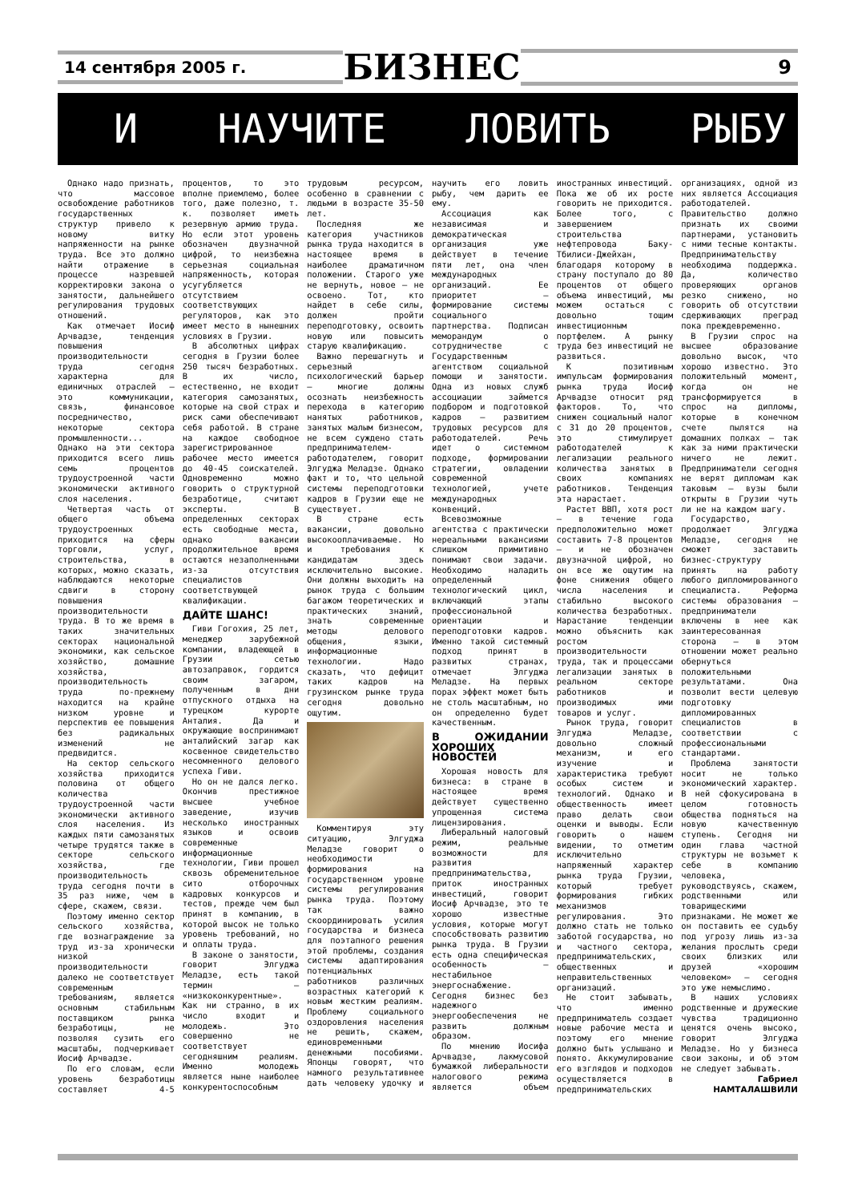14 сентября 2005 г.
БИЗНЕС
9
И НАУЧИТЕ ЛОВИТЬ РЫБУ
Однако надо признать, что массовое освобождение работников государственных структур привело к новому витку напряженности на рынке труда. Все это должно найти отражение в процессе назревшей корректировки закона о занятости, дальнейшего регулирования трудовых отношений.
Как отмечает Иосиф Арчвадзе, тенденция повышения производительности труда сегодня характерна для единичных отраслей – это коммуникации, связь, финансовое посредничество, некоторые сектора промышленности... Однако на эти сектора приходится всего лишь семь процентов трудоустроенной части экономически активного слоя населения.
Четвертая часть от общего объема трудоустроенных приходится на сферы торговли, услуг, строительства, в которых, можно сказать, наблюдаются некоторые сдвиги в сторону повышения производительности труда. В то же время в таких значительных секторах национальной экономики, как сельское хозяйство, домашние хозяйства, производительность труда по-прежнему находится на крайне низком уровне и перспектив ее повышения без радикальных изменений не предвидится.
На сектор сельского хозяйства приходится половина от общего количества трудоустроенной части экономически активного слоя населения. Из каждых пяти самозанятых четыре трудятся также в секторе сельского хозяйства, где производительность труда сегодня почти в 35 раз ниже, чем в сфере, скажем, связи.
Поэтому именно сектор сельского хозяйства, где вознаграждение за труд из-за хронически низкой производительности далеко не соответствует современным требованиям, является основным стабильным поставщиком рынка безработицы, не позволяя сузить его масштабы, подчеркивает Иосиф Арчвадзе.
По его словам, если уровень безработицы составляет 4-5 процентов, то это вполне приемлемо, более того, даже полезно, т. к. позволяет иметь резервную армию труда. Но если этот уровень обозначен двузначной цифрой, то неизбежна серьезная социальная напряженность, которая усугубляется отсутствием соответствующих регуляторов, как это имеет место в нынешних условиях в Грузии.
В абсолютных цифрах сегодня в Грузии более 250 тысяч безработных. В их число, естественно, не входит категория самозанятых, которые на свой страх и риск сами обеспечивают себя работой. В стране на каждое свободное зарегистрированное рабочее место имеется до 40-45 соискателей. Одновременно можно говорить о структурной безработице, считают эксперты. В определенных секторах есть свободные места, однако вакансии продолжительное время остаются незаполненными из-за отсутствия специалистов соответствующей квалификации.
ДАЙТЕ ШАНС!
Гиви Гогохия, 25 лет, менеджер зарубежной компании, владеющей в Грузии сетью автозаправок, гордится своим загаром, полученным в дни отпускного отдыха на турецком курорте Анталия. Да и окружающие воспринимают анталийский загар как косвенное свидетельство несомненного делового успеха Гиви.
Но он не дался легко. Окончив престижное высшее учебное заведение, изучив несколько иностранных языков и освоив современные информационные технологии, Гиви прошел сквозь обременительное сито отборочных кадровых конкурсов и тестов, прежде чем был принят в компанию, в которой высок не только уровень требований, но и оплаты труда.
В законе о занятости, говорит Элгуджа Меладзе, есть такой термин – «низкоконкурентные». Как ни странно, в их число входит и молодежь. Это совершенно не соответствует сегодняшним реалиям. Именно молодежь является ныне наиболее конкурентоспособным трудовым ресурсом, особенно в сравнении с людьми в возрасте 35-50 лет.
Последняя же категория участников рынка труда находится в настоящее время в наиболее драматичном положении. Старого уже не вернуть, новое – не освоено. Тот, кто найдет в себе силы, должен пройти переподготовку, освоить новую или повысить старую квалификацию.
Важно перешагнуть и серьезный психологический барьер – многие должны осознать неизбежность перехода в категорию нанятых работников, занятых малым бизнесом, не всем суждено стать предпринимателем-работодателем, говорит Элгуджа Меладзе. Однако факт и то, что цельной системы переподготовки кадров в Грузии еще не существует.
В стране есть вакансии, довольно высокооплачиваемые. Но и требования к кандидатам здесь исключительно высокие. Они должны выходить на рынок труда с большим багажом теоретических и практических знаний, знать современные методы делового общения, языки, информационные технологии. Надо сказать, что дефицит таких кадров на грузинском рынке труда сегодня довольно ощутим.
Комментируя эту ситуацию, Элгуджа Меладзе говорит о необходимости формирования на государственном уровне системы регулирования рынка труда. Поэтому так важно скоординировать усилия государства и бизнеса для поэтапного решения этой проблемы, создания системы адаптирования потенциальных работников различных возрастных категорий к новым жестким реалиям. Проблему социального оздоровления населения не решить, скажем, единовременными денежными пособиями. Японцы говорят, что намного результативнее дать человеку удочку и научить его ловить рыбу, чем дарить ее ему.
Ассоциация как независимая и демократическая организация уже действует в течение пяти лет, она член международных организаций. Ее приоритет – формирование системы социального партнерства. Подписан меморандум о сотрудничестве с Государственным агентством социальной помощи и занятости. Одна из новых служб ассоциации займется подбором и подготовкой кадров – развитием трудовых ресурсов для работодателей. Речь идет о системном подходе, формировании стратегии, овладении современной технологией, учете международных конвенций.
Всевозможные агентства с практически нереальными вакансиями слишком примитивно понимают свои задачи. Необходимо наладить определенный технологический цикл, включающий этапы профессиональной ориентации и переподготовки кадров. Именно такой системный подход принят в развитых странах, отмечает Элгуджа Меладзе. На первых порах эффект может быть не столь масштабным, но он определенно будет качественным.
В ОЖИДАНИИ ХОРОШИХ НОВОСТЕЙ
Хорошая новость для бизнеса: в стране в настоящее время действует существенно упрощенная система лицензирования.
Либеральный налоговый режим, реальные возможности для развития предпринимательства, приток иностранных инвестиций, говорит Иосиф Арчвадзе, это те хорошо известные условия, которые могут способствовать развитию рынка труда. В Грузии есть одна специфическая особенность – нестабильное энергоснабжение. Сегодня бизнес без надежного энергообеспечения не развить должным образом.
По мнению Иосифа Арчвадзе, лакмусовой бумажкой либеральности налогового режима является объем иностранных инвестиций. Пока же об их росте говорить не приходится. Более того, с завершением строительства нефтепровода Баку-Тбилиси-Джейхан, благодаря которому в страну поступало до 80 процентов от общего объема инвестиций, мы можем остаться с довольно тощим инвестиционным портфелем. А рынку труда без инвестиций не развиться.
К позитивным импульсам формирования рынка труда Иосиф Арчвадзе относит ряд факторов. То, что снижен социальный налог с 31 до 20 процентов, это стимулирует работодателей к легализации реального количества занятых в своих компаниях работников. Тенденция эта нарастает.
Растет ВВП, хотя рост – в течение года предположительно может составить 7-8 процентов – и не обозначен двузначной цифрой, но он все же ощутим на фоне снижения общего числа населения и стабильно высокого количества безработных. Нарастание тенденции можно объяснить как ростом производительности труда, так и процессами легализации занятых в реальном секторе работников и производимых ими товаров и услуг.
Рынок труда, говорит Элгуджа Меладзе, довольно сложный механизм, и его изучение и характеристика требуют особых систем и технологий. Однако и общественность имеет право делать свои оценки и выводы. Если говорить о нашем видении, то отметим исключительно напряженный характер рынка труда Грузии, который требует формирования гибких механизмов регулирования. Это должно стать не только заботой государства, но и частного сектора, предпринимательских, общественных и неправительственных организаций.
Не стоит забывать, что именно предприниматель создает новые рабочие места и поэтому его мнение должно быть услышано и понято. Аккумулирование его взглядов и подходов осуществляется в предпринимательских организациях, одной из них является Ассоциация работодателей. Правительство должно признать их своими партнерами, установить с ними тесные контакты. Предпринимательству необходима поддержка. Да, количество проверяющих органов резко снижено, но говорить об отсутствии сдерживающих преград пока преждевременно.
В Грузии спрос на высшее образование довольно высок, что хорошо известно. Это положительный момент, когда он не трансформируется в спрос на дипломы, которые в конечном счете пылятся на домашних полках – так как за ними практически ничего не лежит. Предприниматели сегодня не верят дипломам как таковым – вузы были открыты в Грузии чуть ли не на каждом шагу.
Государство, продолжает Элгуджа Меладзе, сегодня не сможет заставить бизнес-структуру принять на работу любого дипломированного специалиста. Реформа системы образования – предприниматели включены в нее как заинтересованная сторона – в этом отношении может реально обернуться положительными результатами. Она позволит вести целевую подготовку дипломированных специалистов в соответствии с профессиональными стандартами.
Проблема занятости носит не только экономический характер. В ней сфокусирована в целом готовность общества подняться на новую качественную ступень. Сегодня ни один глава частной структуры не возьмет к себе в компанию человека, руководствуясь, скажем, родственными или товарищескими признаками. Не может же он поставить ее судьбу под угрозу лишь из-за желания прослыть среди своих близких или друзей «хорошим человеком» – сегодня это уже немыслимо.
В наших условиях родственные и дружеские чувства традиционно ценятся очень высоко, говорит Элгуджа Меладзе. Но у бизнеса свои законы, и об этом не следует забывать.
Габриел
НАМТАЛАШВИЛИ